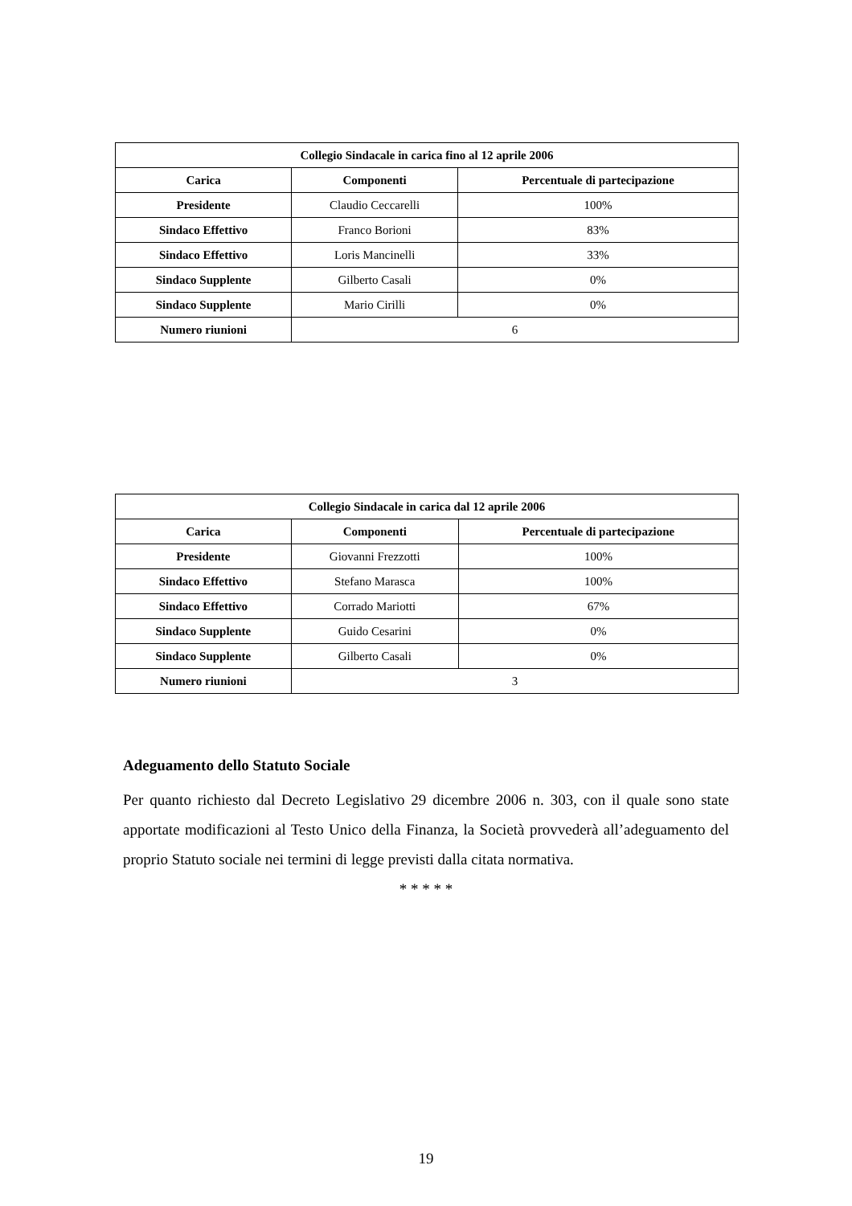| Collegio Sindacale in carica fino al 12 aprile 2006 | | |
| --- | --- | --- |
| Carica | Componenti | Percentuale di partecipazione |
| Presidente | Claudio Ceccarelli | 100% |
| Sindaco Effettivo | Franco Borioni | 83% |
| Sindaco Effettivo | Loris Mancinelli | 33% |
| Sindaco Supplente | Gilberto Casali | 0% |
| Sindaco Supplente | Mario Cirilli | 0% |
| Numero riunioni | 6 | |
| Collegio Sindacale in carica dal 12 aprile 2006 | | |
| --- | --- | --- |
| Carica | Componenti | Percentuale di partecipazione |
| Presidente | Giovanni Frezzotti | 100% |
| Sindaco Effettivo | Stefano Marasca | 100% |
| Sindaco Effettivo | Corrado Mariotti | 67% |
| Sindaco Supplente | Guido Cesarini | 0% |
| Sindaco Supplente | Gilberto Casali | 0% |
| Numero riunioni | 3 | |
Adeguamento dello Statuto Sociale
Per quanto richiesto dal Decreto Legislativo 29 dicembre 2006 n. 303, con il quale sono state apportate modificazioni al Testo Unico della Finanza, la Società provvederà all’adeguamento del proprio Statuto sociale nei termini di legge previsti dalla citata normativa.
* * * * *
19